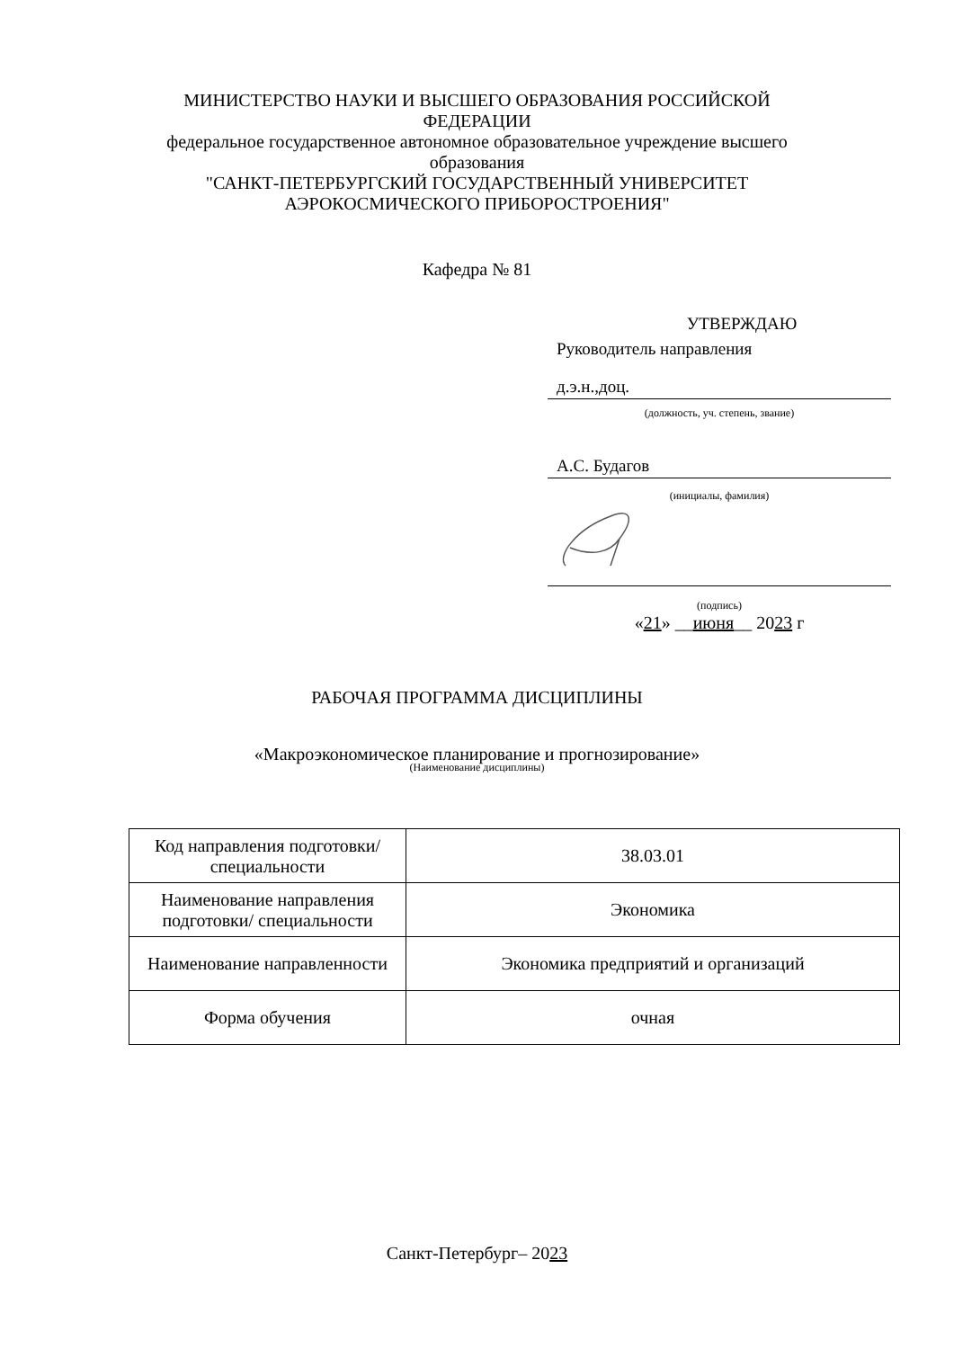МИНИСТЕРСТВО НАУКИ И ВЫСШЕГО ОБРАЗОВАНИЯ РОССИЙСКОЙ ФЕДЕРАЦИИ
федеральное государственное автономное образовательное учреждение высшего образования
"САНКТ-ПЕТЕРБУРГСКИЙ ГОСУДАРСТВЕННЫЙ УНИВЕРСИТЕТ АЭРОКОСМИЧЕСКОГО ПРИБОРОСТРОЕНИЯ"
Кафедра № 81
УТВЕРЖДАЮ
Руководитель направления
д.э.н.,доц.
(должность, уч. степень, звание)
А.С. Будагов
(инициалы, фамилия)
(подпись)
«21» __июня__ 2023 г
РАБОЧАЯ ПРОГРАММА ДИСЦИПЛИНЫ
«Макроэкономическое планирование и прогнозирование»
(Наименование дисциплины)
| Код направления подготовки/ специальности | 38.03.01 |
| Наименование направления подготовки/ специальности | Экономика |
| Наименование направленности | Экономика предприятий и организаций |
| Форма обучения | очная |
Санкт-Петербург– 2023